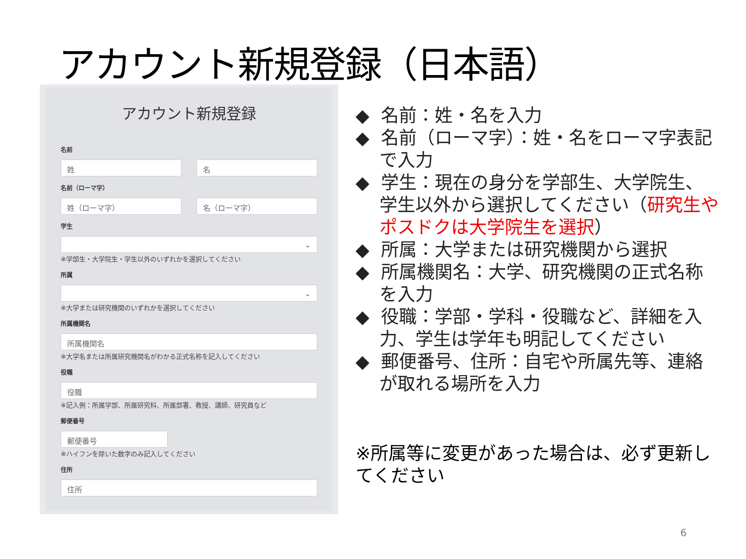アカウント新規登録（日本語）
アカウント新規登録
名前
姓 名
名前（ローマ字）
姓（ローマ字） 名（ローマ字）
学生
⌄
※学部生・大学院生・学生以外のいずれかを選択してください
所属
⌄
※大学または研究機関のいずれかを選択してください
所属機関名
所属機関名
※大学名または所属研究機関名がわかる正式名称を記入してください
役職
役職
※記入例：所属学部、所属研究科、所属部署、教授、講師、研究員など
郵便番号
郵便番号
※ハイフンを除いた数字のみ記入してください
住所
住所
◆ 名前：姓・名を入力
◆ 名前（ローマ字）：姓・名をローマ字表記で入力
◆ 学生：現在の身分を学部生、大学院生、学生以外から選択してください（研究生やポスドクは大学院生を選択）
◆ 所属：大学または研究機関から選択
◆ 所属機関名：大学、研究機関の正式名称を入力
◆ 役職：学部・学科・役職など、詳細を入力、学生は学年も明記してください
◆ 郵便番号、住所：自宅や所属先等、連絡が取れる場所を入力
※所属等に変更があった場合は、必ず更新してください
6